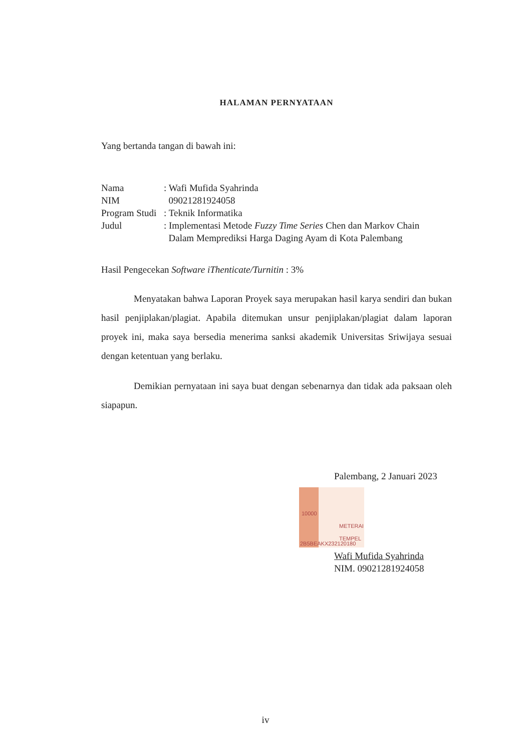HALAMAN PERNYATAAN
Yang bertanda tangan di bawah ini:
Nama: Wafi Mufida Syahrinda
NIM 09021281924058
Program Studi: Teknik Informatika
Judul: Implementasi Metode Fuzzy Time Series Chen dan Markov Chain
Dalam Memprediksi Harga Daging Ayam di Kota Palembang
Hasil Pengecekan Software iThenticate/Turnitin : 3%
Menyatakan bahwa Laporan Proyek saya merupakan hasil karya sendiri dan bukan hasil penjiplakan/plagiat. Apabila ditemukan unsur penjiplakan/plagiat dalam laporan proyek ini, maka saya bersedia menerima sanksi akademik Universitas Sriwijaya sesuai dengan ketentuan yang berlaku.
Demikian pernyataan ini saya buat dengan sebenarnya dan tidak ada paksaan oleh siapapun.
Palembang, 2 Januari 2023
METERAI TEMPEL
2B5BEAKX232120180
10000
Wafi Mufida Syahrinda
NIM. 09021281924058
iv